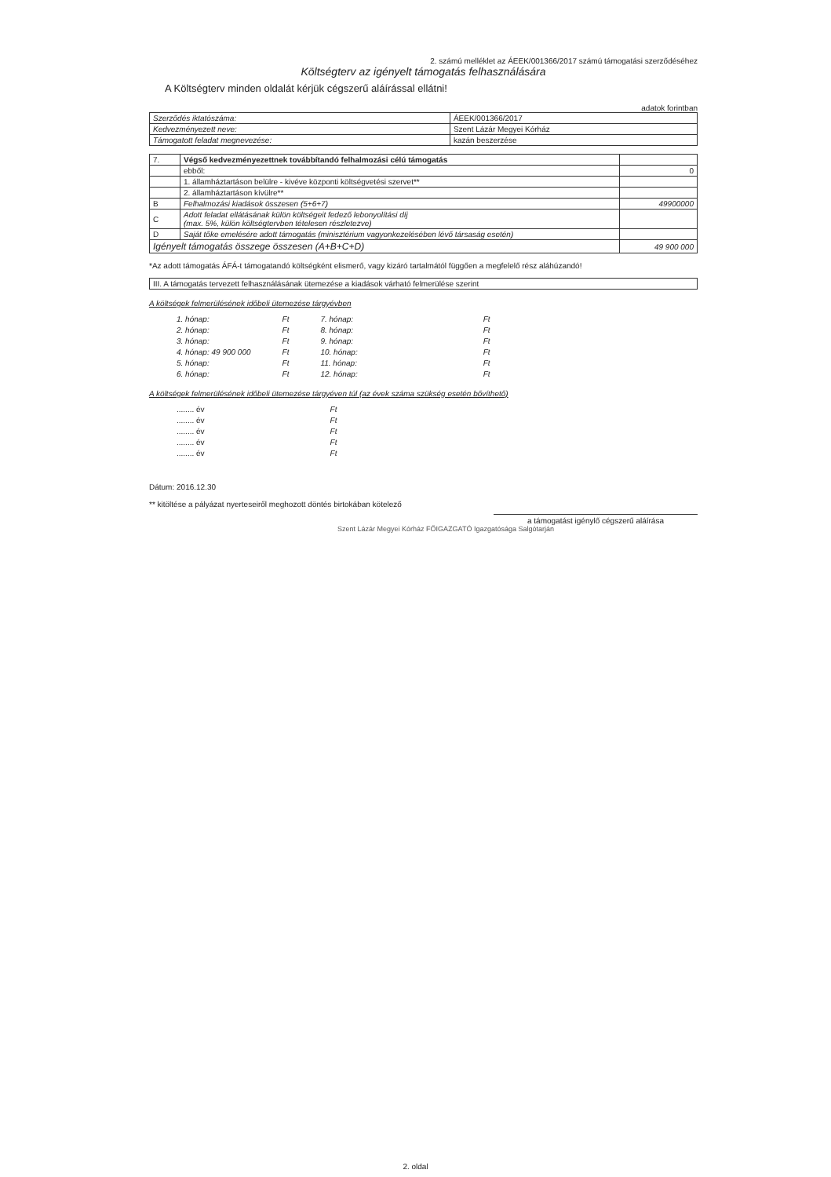2. számú melléklet az ÁEEK/001366/2017 számú támogatási szerződéséhez
Költségterv az igényelt támogatás felhasználására
A Költségterv minden oldalát kérjük cégszerű aláírással ellátni!
adatok forintban
| Szerződés iktatószáma: | ÁEEK/001366/2017 |
| Kedvezményezett neve: | Szent Lázár Megyei Kórház |
| Támogatott feladat megnevezése: | kazán beszerzése |
| 7. | Végső kedvezményezettnek továbbítandó felhalmozási célú támogatás | |
| | ebből: | 0 |
| | 1. államháztartáson belülre - kivéve központi költségvetési szervet** | |
| | 2. államháztartáson kívülre** | |
| B | Felhalmozási kiadások összesen (5+6+7) | 49900000 |
| C | Adott feladat ellátásának külön költségeit fedező lebonyolítási díj (max. 5%, külön költségtervben tételesen részletezve) | |
| D | Saját tőke emelésére adott támogatás (minisztérium vagyonkezelésében lévő társaság esetén) | |
| Igényelt támogatás összege összesen (A+B+C+D) | | 49 900 000 |
*Az adott támogatás ÁFÁ-t támogatandó költségként elismerő, vagy kizáró tartalmától függően a megfelelő rész aláhúzandó!
| III. A támogatás tervezett felhasználásának ütemezése a kiadások várható felmerülése szerint |
A költségek felmerülésének időbeli ütemezése tárgyévben
1. hónap:
2. hónap:
3. hónap:
4. hónap: 49 900 000
5. hónap:
6. hónap:
Ft
Ft
Ft
Ft
Ft
Ft
7. hónap:
8. hónap:
9. hónap:
10. hónap:
11. hónap:
12. hónap:
Ft
Ft
Ft
Ft
Ft
Ft
A költségek felmerülésének időbeli ütemezése tárgyéven túl (az évek száma szükség esetén bővíthető)
........ év
........ év
........ év
........ év
........ év
Ft
Ft
Ft
Ft
Ft
Dátum: 2016.12.30
** kitöltése a pályázat nyerteseiről meghozott döntés birtokában kötelező
a támogatást igénylő cégszerű aláírása
Szent Lázár Megyei Kórház FŐIGAZGATÓ Igazgatósága Salgótarján
2. oldal